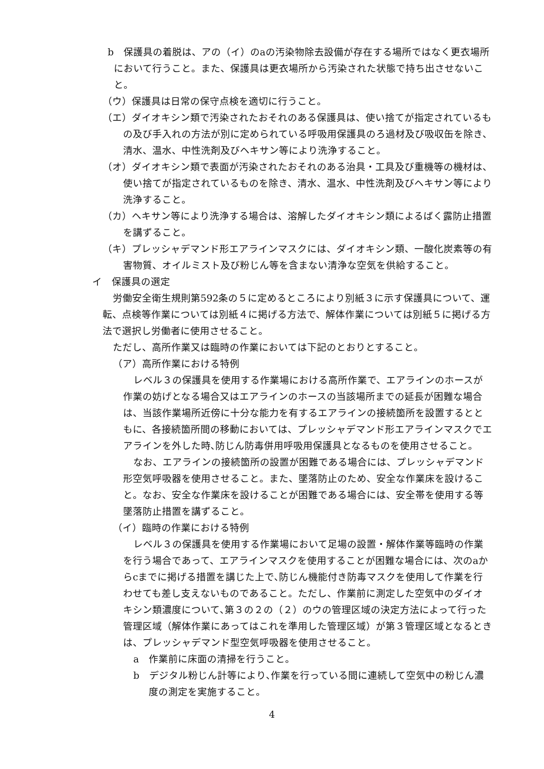b　保護具の着脱は、アの（イ）のaの汚染物除去設備が存在する場所ではなく更衣場所において行うこと。また、保護具は更衣場所から汚染された状態で持ち出させないこと。
（ウ）保護具は日常の保守点検を適切に行うこと。
（エ）ダイオキシン類で汚染されたおそれのある保護具は、使い捨てが指定されているもの及び手入れの方法が別に定められている呼吸用保護具のろ過材及び吸収缶を除き、清水、温水、中性洗剤及びヘキサン等により洗浄すること。
（オ）ダイオキシン類で表面が汚染されたおそれのある治具・工具及び重機等の機材は、使い捨てが指定されているものを除き、清水、温水、中性洗剤及びヘキサン等により洗浄すること。
（カ）ヘキサン等により洗浄する場合は、溶解したダイオキシン類によるばく露防止措置を講ずること。
（キ）プレッシャデマンド形エアラインマスクには、ダイオキシン類、一酸化炭素等の有害物質、オイルミスト及び粉じん等を含まない清浄な空気を供給すること。
イ　保護具の選定
労働安全衛生規則第592条の５に定めるところにより別紙３に示す保護具について、運転、点検等作業については別紙４に掲げる方法で、解体作業については別紙５に掲げる方法で選択し労働者に使用させること。
ただし、高所作業又は臨時の作業においては下記のとおりとすること。
（ア）高所作業における特例
レベル３の保護具を使用する作業場における高所作業で、エアラインのホースが作業の妨げとなる場合又はエアラインのホースの当該場所までの延長が困難な場合は、当該作業場所近傍に十分な能力を有するエアラインの接続箇所を設置するとともに、各接続箇所間の移動においては、プレッシャデマンド形エアラインマスクでエアラインを外した時､防じん防毒併用呼吸用保護具となるものを使用させること。
なお、エアラインの接続箇所の設置が困難である場合には、プレッシャデマンド形空気呼吸器を使用させること。また、墜落防止のため、安全な作業床を設けること。なお、安全な作業床を設けることが困難である場合には、安全帯を使用する等墜落防止措置を講ずること。
（イ）臨時の作業における特例
レベル３の保護具を使用する作業場において足場の設置・解体作業等臨時の作業を行う場合であって、エアラインマスクを使用することが困難な場合には、次のaからcまでに掲げる措置を講じた上で､防じん機能付き防毒マスクを使用して作業を行わせても差し支えないものであること。ただし、作業前に測定した空気中のダイオキシン類濃度について､第３の２の（２）のウの管理区域の決定方法によって行った管理区域（解体作業にあってはこれを準用した管理区域）が第３管理区域となるときは、プレッシャデマンド型空気呼吸器を使用させること。
a　作業前に床面の清掃を行うこと。
b　デジタル粉じん計等により､作業を行っている間に連続して空気中の粉じん濃度の測定を実施すること。
4